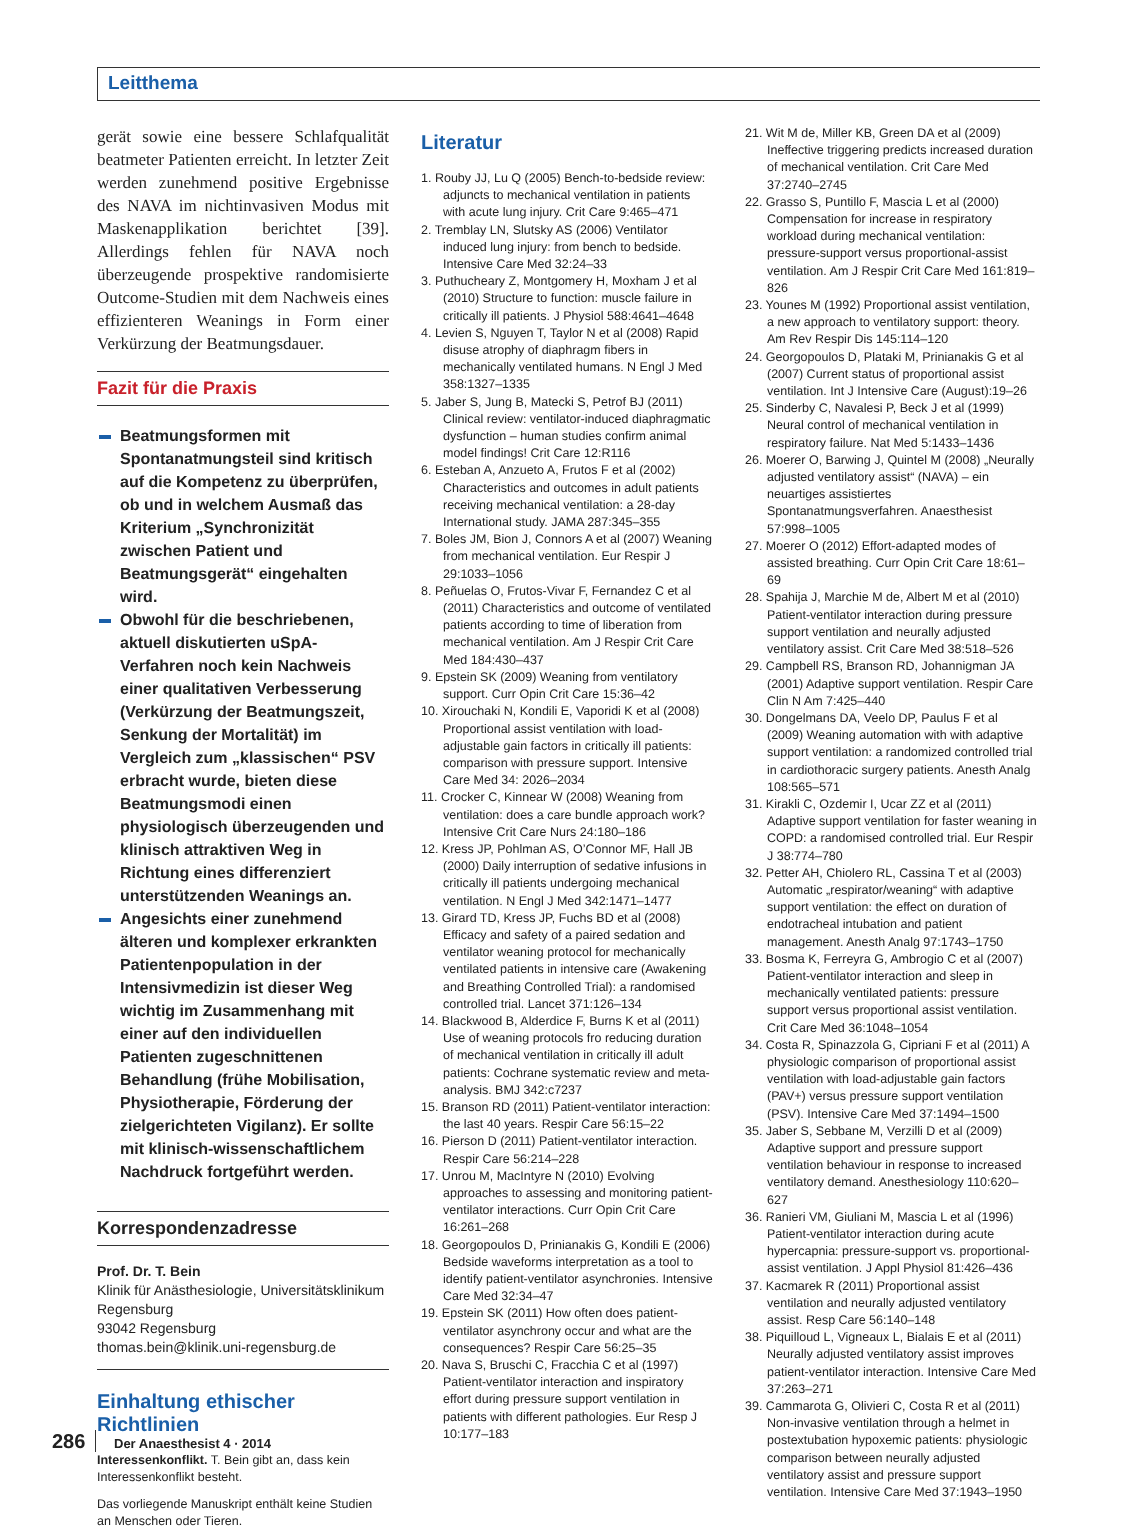Leitthema
gerät sowie eine bessere Schlafqualität beatmeter Patienten erreicht. In letzter Zeit werden zunehmend positive Ergebnisse des NAVA im nichtinvasiven Modus mit Maskenapplikation berichtet [39]. Allerdings fehlen für NAVA noch überzeugende prospektive randomisierte Outcome-Studien mit dem Nachweis eines effizienteren Weanings in Form einer Verkürzung der Beatmungsdauer.
Fazit für die Praxis
Beatmungsformen mit Spontanatmungsteil sind kritisch auf die Kompetenz zu überprüfen, ob und in welchem Ausmaß das Kriterium „Synchronizität zwischen Patient und Beatmungsgerät“ eingehalten wird.
Obwohl für die beschriebenen, aktuell diskutierten uSpA-Verfahren noch kein Nachweis einer qualitativen Verbesserung (Verkürzung der Beatmungszeit, Senkung der Mortalität) im Vergleich zum „klassischen“ PSV erbracht wurde, bieten diese Beatmungsmodi einen physiologisch überzeugenden und klinisch attraktiven Weg in Richtung eines differenziert unterstützenden Weanings an.
Angesichts einer zunehmend älteren und komplexer erkrankten Patientenpopulation in der Intensivmedizin ist dieser Weg wichtig im Zusammenhang mit einer auf den individuellen Patienten zugeschnittenen Behandlung (frühe Mobilisation, Physiotherapie, Förderung der zielgerichteten Vigilanz). Er sollte mit klinisch-wissenschaftlichem Nachdruck fortgeführt werden.
Korrespondenzadresse
Prof. Dr. T. Bein
Klinik für Anästhesiologie, Universitätsklinikum Regensburg
93042 Regensburg
thomas.bein@klinik.uni-regensburg.de
Einhaltung ethischer Richtlinien
Interessenkonflikt. T. Bein gibt an, dass kein Interessenkonflikt besteht.
Das vorliegende Manuskript enthält keine Studien an Menschen oder Tieren.
Literatur
1. Rouby JJ, Lu Q (2005) Bench-to-bedside review: adjuncts to mechanical ventilation in patients with acute lung injury. Crit Care 9:465–471
2. Tremblay LN, Slutsky AS (2006) Ventilator induced lung injury: from bench to bedside. Intensive Care Med 32:24–33
3. Puthucheary Z, Montgomery H, Moxham J et al (2010) Structure to function: muscle failure in critically ill patients. J Physiol 588:4641–4648
4. Levien S, Nguyen T, Taylor N et al (2008) Rapid disuse atrophy of diaphragm fibers in mechanically ventilated humans. N Engl J Med 358:1327–1335
5. Jaber S, Jung B, Matecki S, Petrof BJ (2011) Clinical review: ventilator-induced diaphragmatic dysfunction – human studies confirm animal model findings! Crit Care 12:R116
6. Esteban A, Anzueto A, Frutos F et al (2002) Characteristics and outcomes in adult patients receiving mechanical ventilation: a 28-day International study. JAMA 287:345–355
7. Boles JM, Bion J, Connors A et al (2007) Weaning from mechanical ventilation. Eur Respir J 29:1033–1056
8. Peñuelas O, Frutos-Vivar F, Fernandez C et al (2011) Characteristics and outcome of ventilated patients according to time of liberation from mechanical ventilation. Am J Respir Crit Care Med 184:430–437
9. Epstein SK (2009) Weaning from ventilatory support. Curr Opin Crit Care 15:36–42
10. Xirouchaki N, Kondili E, Vaporidi K et al (2008) Proportional assist ventilation with load-adjustable gain factors in critically ill patients: comparison with pressure support. Intensive Care Med 34: 2026–2034
11. Crocker C, Kinnear W (2008) Weaning from ventilation: does a care bundle approach work? Intensive Crit Care Nurs 24:180–186
12. Kress JP, Pohlman AS, O’Connor MF, Hall JB (2000) Daily interruption of sedative infusions in critically ill patients undergoing mechanical ventilation. N Engl J Med 342:1471–1477
13. Girard TD, Kress JP, Fuchs BD et al (2008) Efficacy and safety of a paired sedation and ventilator weaning protocol for mechanically ventilated patients in intensive care (Awakening and Breathing Controlled Trial): a randomised controlled trial. Lancet 371:126–134
14. Blackwood B, Alderdice F, Burns K et al (2011) Use of weaning protocols fro reducing duration of mechanical ventilation in critically ill adult patients: Cochrane systematic review and meta-analysis. BMJ 342:c7237
15. Branson RD (2011) Patient-ventilator interaction: the last 40 years. Respir Care 56:15–22
16. Pierson D (2011) Patient-ventilator interaction. Respir Care 56:214–228
17. Unrou M, MacIntyre N (2010) Evolving approaches to assessing and monitoring patient-ventilator interactions. Curr Opin Crit Care 16:261–268
18. Georgopoulos D, Prinianakis G, Kondili E (2006) Bedside waveforms interpretation as a tool to identify patient-ventilator asynchronies. Intensive Care Med 32:34–47
19. Epstein SK (2011) How often does patient-ventilator asynchrony occur and what are the consequences? Respir Care 56:25–35
20. Nava S, Bruschi C, Fracchia C et al (1997) Patient-ventilator interaction and inspiratory effort during pressure support ventilation in patients with different pathologies. Eur Resp J 10:177–183
21. Wit M de, Miller KB, Green DA et al (2009) Ineffective triggering predicts increased duration of mechanical ventilation. Crit Care Med 37:2740–2745
22. Grasso S, Puntillo F, Mascia L et al (2000) Compensation for increase in respiratory workload during mechanical ventilation: pressure-support versus proportional-assist ventilation. Am J Respir Crit Care Med 161:819–826
23. Younes M (1992) Proportional assist ventilation, a new approach to ventilatory support: theory. Am Rev Respir Dis 145:114–120
24. Georgopoulos D, Plataki M, Prinianakis G et al (2007) Current status of proportional assist ventilation. Int J Intensive Care (August):19–26
25. Sinderby C, Navalesi P, Beck J et al (1999) Neural control of mechanical ventilation in respiratory failure. Nat Med 5:1433–1436
26. Moerer O, Barwing J, Quintel M (2008) „Neurally adjusted ventilatory assist“ (NAVA) – ein neuartiges assistiertes Spontanatmungsverfahren. Anaesthesist 57:998–1005
27. Moerer O (2012) Effort-adapted modes of assisted breathing. Curr Opin Crit Care 18:61–69
28. Spahija J, Marchie M de, Albert M et al (2010) Patient-ventilator interaction during pressure support ventilation and neurally adjusted ventilatory assist. Crit Care Med 38:518–526
29. Campbell RS, Branson RD, Johannigman JA (2001) Adaptive support ventilation. Respir Care Clin N Am 7:425–440
30. Dongelmans DA, Veelo DP, Paulus F et al (2009) Weaning automation with with adaptive support ventilation: a randomized controlled trial in cardiothoracic surgery patients. Anesth Analg 108:565–571
31. Kirakli C, Ozdemir I, Ucar ZZ et al (2011) Adaptive support ventilation for faster weaning in COPD: a randomised controlled trial. Eur Respir J 38:774–780
32. Petter AH, Chiolero RL, Cassina T et al (2003) Automatic „respirator/weaning“ with adaptive support ventilation: the effect on duration of endotracheal intubation and patient management. Anesth Analg 97:1743–1750
33. Bosma K, Ferreyra G, Ambrogio C et al (2007) Patient-ventilator interaction and sleep in mechanically ventilated patients: pressure support versus proportional assist ventilation. Crit Care Med 36:1048–1054
34. Costa R, Spinazzola G, Cipriani F et al (2011) A physiologic comparison of proportional assist ventilation with load-adjustable gain factors (PAV+) versus pressure support ventilation (PSV). Intensive Care Med 37:1494–1500
35. Jaber S, Sebbane M, Verzilli D et al (2009) Adaptive support and pressure support ventilation behaviour in response to increased ventilatory demand. Anesthesiology 110:620–627
36. Ranieri VM, Giuliani M, Mascia L et al (1996) Patient-ventilator interaction during acute hypercapnia: pressure-support vs. proportional-assist ventilation. J Appl Physiol 81:426–436
37. Kacmarek R (2011) Proportional assist ventilation and neurally adjusted ventilatory assist. Resp Care 56:140–148
38. Piquilloud L, Vigneaux L, Bialais E et al (2011) Neurally adjusted ventilatory assist improves patient-ventilator interaction. Intensive Care Med 37:263–271
39. Cammarota G, Olivieri C, Costa R et al (2011) Non-invasive ventilation through a helmet in postextubation hypoxemic patients: physiologic comparison between neurally adjusted ventilatory assist and pressure support ventilation. Intensive Care Med 37:1943–1950
286 Der Anaesthesist 4 · 2014